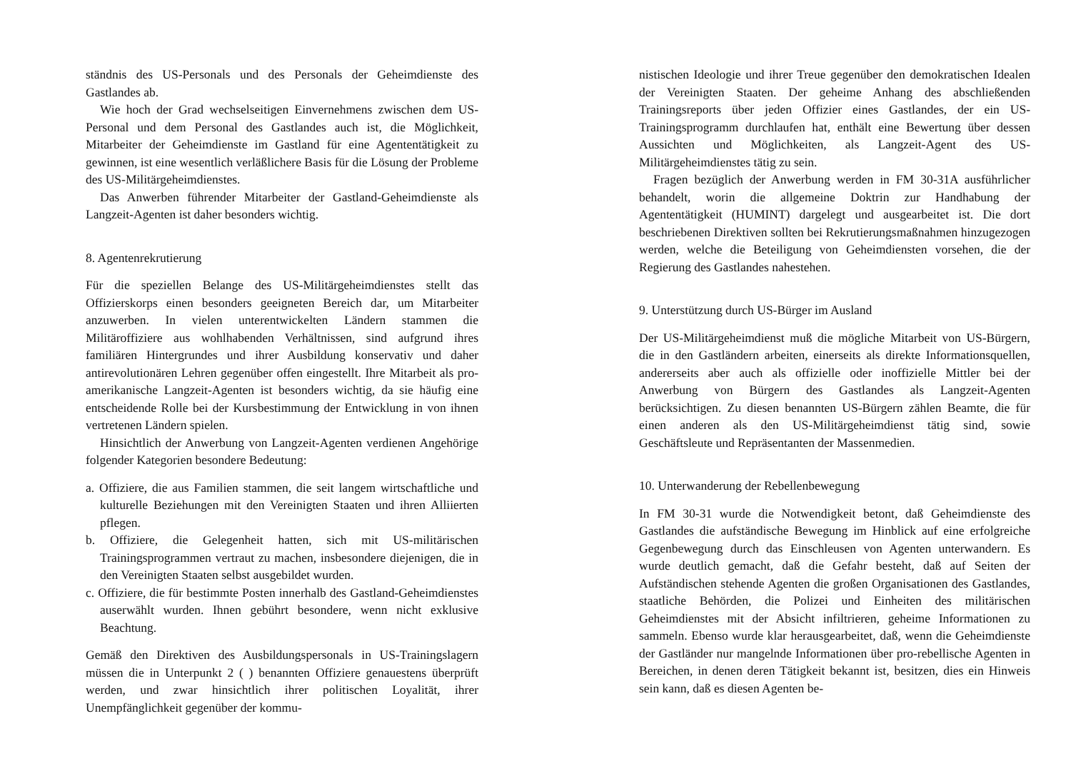ständnis des US-Personals und des Personals der Geheimdienste des Gastlandes ab.
Wie hoch der Grad wechselseitigen Einvernehmens zwischen dem US-Personal und dem Personal des Gastlandes auch ist, die Möglichkeit, Mitarbeiter der Geheimdienste im Gastland für eine Agententätigkeit zu gewinnen, ist eine wesentlich verläßlichere Basis für die Lösung der Probleme des US-Militärgeheimdienstes.
Das Anwerben führender Mitarbeiter der Gastland-Geheimdienste als Langzeit-Agenten ist daher besonders wichtig.
8. Agentenrekrutierung
Für die speziellen Belange des US-Militärgeheimdienstes stellt das Offizierskorps einen besonders geeigneten Bereich dar, um Mitarbeiter anzuwerben. In vielen unterentwickelten Ländern stammen die Militäroffiziere aus wohlhabenden Verhältnissen, sind aufgrund ihres familiären Hintergrundes und ihrer Ausbildung konservativ und daher antirevolutionären Lehren gegenüber offen eingestellt. Ihre Mitarbeit als pro-amerikanische Langzeit-Agenten ist besonders wichtig, da sie häufig eine entscheidende Rolle bei der Kursbestimmung der Entwicklung in von ihnen vertretenen Ländern spielen.
Hinsichtlich der Anwerbung von Langzeit-Agenten verdienen Angehörige folgender Kategorien besondere Bedeutung:
a. Offiziere, die aus Familien stammen, die seit langem wirtschaftliche und kulturelle Beziehungen mit den Vereinigten Staaten und ihren Alliierten pflegen.
b. Offiziere, die Gelegenheit hatten, sich mit US-militärischen Trainingsprogrammen vertraut zu machen, insbesondere diejenigen, die in den Vereinigten Staaten selbst ausgebildet wurden.
c. Offiziere, die für bestimmte Posten innerhalb des Gastland-Geheimdienstes auserwählt wurden. Ihnen gebührt besondere, wenn nicht exklusive Beachtung.
Gemäß den Direktiven des Ausbildungspersonals in US-Trainingslagern müssen die in Unterpunkt 2 ( ) benannten Offiziere genauestens überprüft werden, und zwar hinsichtlich ihrer politischen Loyalität, ihrer Unempfänglichkeit gegenüber der kommu-
nistischen Ideologie und ihrer Treue gegenüber den demokratischen Idealen der Vereinigten Staaten. Der geheime Anhang des abschließenden Trainingsreports über jeden Offizier eines Gastlandes, der ein US-Trainingsprogramm durchlaufen hat, enthält eine Bewertung über dessen Aussichten und Möglichkeiten, als Langzeit-Agent des US-Militärgeheimdienstes tätig zu sein.
Fragen bezüglich der Anwerbung werden in FM 30-31A ausführlicher behandelt, worin die allgemeine Doktrin zur Handhabung der Agententätigkeit (HUMINT) dargelegt und ausgearbeitet ist. Die dort beschriebenen Direktiven sollten bei Rekrutierungsmaßnahmen hinzugezogen werden, welche die Beteiligung von Geheimdiensten vorsehen, die der Regierung des Gastlandes nahestehen.
9. Unterstützung durch US-Bürger im Ausland
Der US-Militärgeheimdienst muß die mögliche Mitarbeit von US-Bürgern, die in den Gastländern arbeiten, einerseits als direkte Informationsquellen, andererseits aber auch als offizielle oder inoffizielle Mittler bei der Anwerbung von Bürgern des Gastlandes als Langzeit-Agenten berücksichtigen. Zu diesen benannten US-Bürgern zählen Beamte, die für einen anderen als den US-Militärgeheimdienst tätig sind, sowie Geschäftsleute und Repräsentanten der Massenmedien.
10. Unterwanderung der Rebellenbewegung
In FM 30-31 wurde die Notwendigkeit betont, daß Geheimdienste des Gastlandes die aufständische Bewegung im Hinblick auf eine erfolgreiche Gegenbewegung durch das Einschleusen von Agenten unterwandern. Es wurde deutlich gemacht, daß die Gefahr besteht, daß auf Seiten der Aufständischen stehende Agenten die großen Organisationen des Gastlandes, staatliche Behörden, die Polizei und Einheiten des militärischen Geheimdienstes mit der Absicht infiltrieren, geheime Informationen zu sammeln. Ebenso wurde klar herausgearbeitet, daß, wenn die Geheimdienste der Gastländer nur mangelnde Informationen über pro-rebellische Agenten in Bereichen, in denen deren Tätigkeit bekannt ist, besitzen, dies ein Hinweis sein kann, daß es diesen Agenten be-